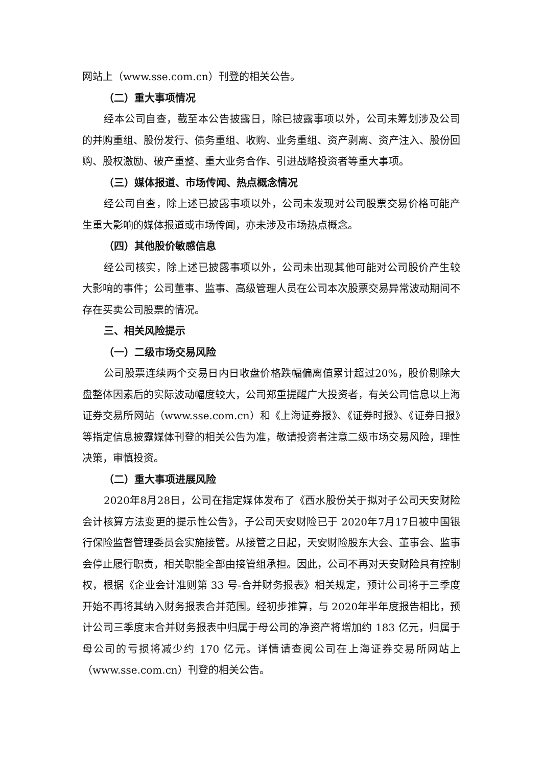网站上（www.sse.com.cn）刊登的相关公告。
（二）重大事项情况
经本公司自查，截至本公告披露日，除已披露事项以外，公司未筹划涉及公司的并购重组、股份发行、债务重组、收购、业务重组、资产剥离、资产注入、股份回购、股权激励、破产重整、重大业务合作、引进战略投资者等重大事项。
（三）媒体报道、市场传闻、热点概念情况
经公司自查，除上述已披露事项以外，公司未发现对公司股票交易价格可能产生重大影响的媒体报道或市场传闻，亦未涉及市场热点概念。
（四）其他股价敏感信息
经公司核实，除上述已披露事项以外，公司未出现其他可能对公司股价产生较大影响的事件；公司董事、监事、高级管理人员在公司本次股票交易异常波动期间不存在买卖公司股票的情况。
三、相关风险提示
（一）二级市场交易风险
公司股票连续两个交易日内日收盘价格跌幅偏离值累计超过20%，股价剔除大盘整体因素后的实际波动幅度较大，公司郑重提醒广大投资者，有关公司信息以上海证券交易所网站（www.sse.com.cn）和《上海证券报》、《证券时报》、《证券日报》等指定信息披露媒体刊登的相关公告为准，敬请投资者注意二级市场交易风险，理性决策，审慎投资。
（二）重大事项进展风险
2020年8月28日，公司在指定媒体发布了《西水股份关于拟对子公司天安财险会计核算方法变更的提示性公告》，子公司天安财险已于 2020年7月17日被中国银行保险监督管理委员会实施接管。从接管之日起，天安财险股东大会、董事会、监事会停止履行职责，相关职能全部由接管组承担。因此，公司不再对天安财险具有控制权，根据《企业会计准则第 33 号-合并财务报表》相关规定，预计公司将于三季度开始不再将其纳入财务报表合并范围。经初步推算，与 2020年半年度报告相比，预计公司三季度末合并财务报表中归属于母公司的净资产将增加约 183 亿元，归属于母公司的亏损将减少约 170 亿元。详情请查阅公司在上海证券交易所网站上（www.sse.com.cn）刊登的相关公告。